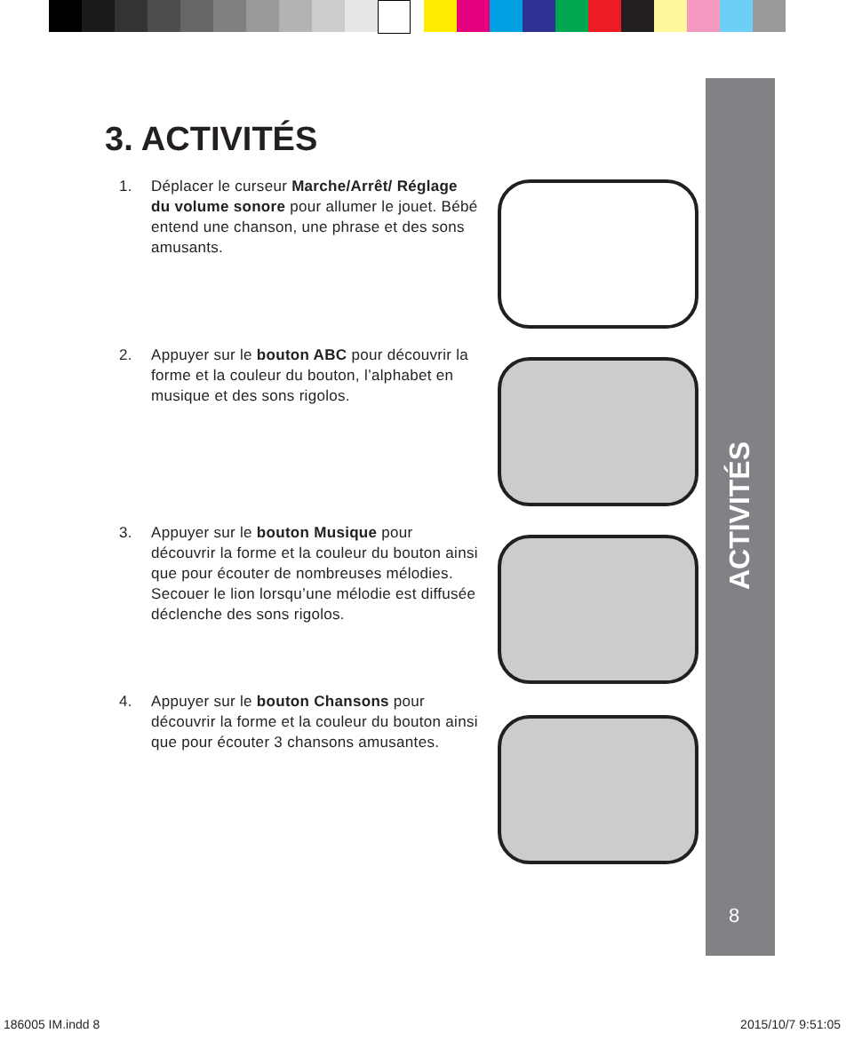ACTIVITÉS
8
3. ACTIVITÉS
1. Déplacer le curseur Marche/Arrêt/ Réglage du volume sonore pour allumer le jouet. Bébé entend une chanson, une phrase et des sons amusants.
2. Appuyer sur le bouton ABC pour découvrir la forme et la couleur du bouton, l’alphabet en musique et des sons rigolos.
3. Appuyer sur le bouton Musique pour découvrir la forme et la couleur du bouton ainsi que pour écouter de nombreuses mélodies. Secouer le lion lorsqu’une mélodie est diffusée déclenche des sons rigolos.
4. Appuyer sur le bouton Chansons pour découvrir la forme et la couleur du bouton ainsi que pour écouter 3 chansons amusantes.
186005 IM.indd 8 2015/10/7 9:51:05